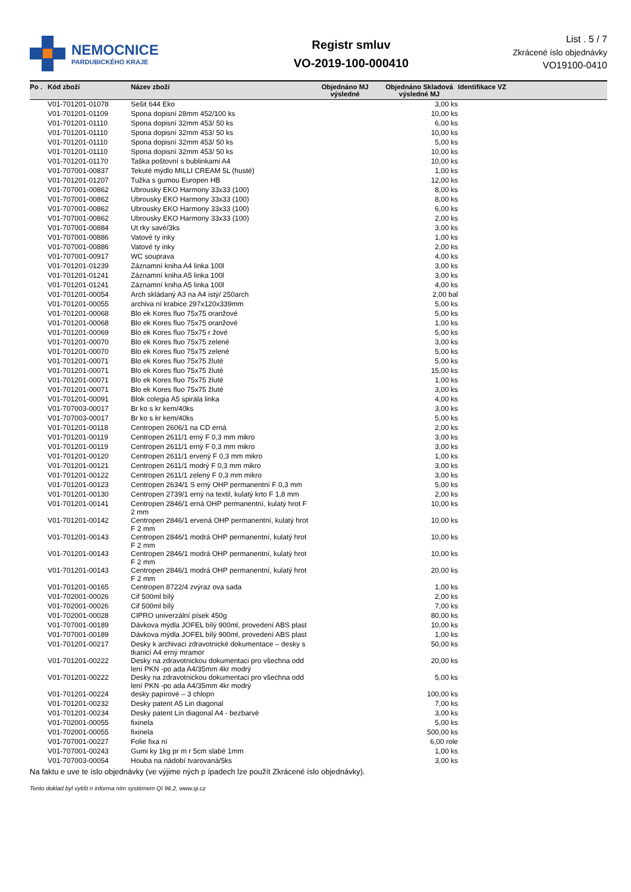NEMOCNICE
PARDUBICKÉHO KRAJE
Registr smluv
VO-2019-100-000410
List . 5 / 7
Zkrácené íslo objednávky
VO19100-0410
| Po . | Kód zboží | Název zboží | Objednáno MJ výsledné | Objednáno Skladová výsledné MJ | Identifikace VZ |
| --- | --- | --- | --- | --- | --- |
| | V01-701201-01078 | Sešit 644 Eko | | 3,00 ks | |
| | V01-701201-01109 | Spona dopisní 28mm 452/100 ks | | 10,00 ks | |
| | V01-701201-01110 | Spona dopisní 32mm 453/ 50 ks | | 6,00 ks | |
| | V01-701201-01110 | Spona dopisní 32mm 453/ 50 ks | | 10,00 ks | |
| | V01-701201-01110 | Spona dopisní 32mm 453/ 50 ks | | 5,00 ks | |
| | V01-701201-01110 | Spona dopisní 32mm 453/ 50 ks | | 10,00 ks | |
| | V01-701201-01170 | Taška poštovní s bublinkami A4 | | 10,00 ks | |
| | V01-707001-00837 | Tekuté mýdlo MILLI CREAM 5L (husté) | | 1,00 ks | |
| | V01-701201-01207 | Tužka s gumou Europen HB | | 12,00 ks | |
| | V01-707001-00862 | Ubrousky EKO Harmony 33x33 (100) | | 8,00 ks | |
| | V01-707001-00862 | Ubrousky EKO Harmony 33x33 (100) | | 8,00 ks | |
| | V01-707001-00862 | Ubrousky EKO Harmony 33x33 (100) | | 6,00 ks | |
| | V01-707001-00862 | Ubrousky EKO Harmony 33x33 (100) | | 2,00 ks | |
| | V01-707001-00884 | Ut rky savé/3ks | | 3,00 ks | |
| | V01-707001-00886 | Vatové ty inky | | 1,00 ks | |
| | V01-707001-00886 | Vatové ty inky | | 2,00 ks | |
| | V01-707001-00917 | WC souprava | | 4,00 ks | |
| | V01-701201-01239 | Záznamní kniha A4 linka 100l | | 3,00 ks | |
| | V01-701201-01241 | Záznamní kniha A5 linka 100l | | 3,00 ks | |
| | V01-701201-01241 | Záznamní kniha A5 linka 100l | | 4,00 ks | |
| | V01-701201-00054 | Arch skládaný A3 na A4 istý/ 250arch | | 2,00 bal | |
| | V01-701201-00055 | archiva ní krabice 297x120x339mm | | 5,00 ks | |
| | V01-701201-00068 | Blo ek Kores fluo 75x75 oranžové | | 5,00 ks | |
| | V01-701201-00068 | Blo ek Kores fluo 75x75 oranžové | | 1,00 ks | |
| | V01-701201-00069 | Blo ek Kores fluo 75x75 r žové | | 5,00 ks | |
| | V01-701201-00070 | Blo ek Kores fluo 75x75 zelené | | 3,00 ks | |
| | V01-701201-00070 | Blo ek Kores fluo 75x75 zelené | | 5,00 ks | |
| | V01-701201-00071 | Blo ek Kores fluo 75x75 žluté | | 5,00 ks | |
| | V01-701201-00071 | Blo ek Kores fluo 75x75 žluté | | 15,00 ks | |
| | V01-701201-00071 | Blo ek Kores fluo 75x75 žluté | | 1,00 ks | |
| | V01-701201-00071 | Blo ek Kores fluo 75x75 žluté | | 3,00 ks | |
| | V01-701201-00091 | Blok colegia A5 spirála linka | | 4,00 ks | |
| | V01-707003-00017 | Br ko s kr kem/40ks | | 3,00 ks | |
| | V01-707003-00017 | Br ko s kr kem/40ks | | 5,00 ks | |
| | V01-701201-00118 | Centropen 2606/1 na CD erná | | 2,00 ks | |
| | V01-701201-00119 | Centropen 2611/1 erný F 0,3 mm mikro | | 3,00 ks | |
| | V01-701201-00119 | Centropen 2611/1 erný F 0,3 mm mikro | | 3,00 ks | |
| | V01-701201-00120 | Centropen 2611/1 ervený F 0,3 mm mikro | | 1,00 ks | |
| | V01-701201-00121 | Centropen 2611/1 modrý F 0,3 mm mikro | | 3,00 ks | |
| | V01-701201-00122 | Centropen 2611/1 zelený F 0,3 mm mikro | | 3,00 ks | |
| | V01-701201-00123 | Centropen 2634/1 S erný OHP permanentní F 0,3 mm | | 5,00 ks | |
| | V01-701201-00130 | Centropen 2739/1 erný na textil, kulatý krto F 1,8 mm | | 2,00 ks | |
| | V01-701201-00141 | Centropen 2846/1 erná OHP permanentní, kulatý hrot F 2 mm | | 10,00 ks | |
| | V01-701201-00142 | Centropen 2846/1 ervená OHP permanentní, kulatý hrot F 2 mm | | 10,00 ks | |
| | V01-701201-00143 | Centropen 2846/1 modrá OHP permanentní, kulatý hrot F 2 mm | | 10,00 ks | |
| | V01-701201-00143 | Centropen 2846/1 modrá OHP permanentní, kulatý hrot F 2 mm | | 10,00 ks | |
| | V01-701201-00143 | Centropen 2846/1 modrá OHP permanentní, kulatý hrot F 2 mm | | 20,00 ks | |
| | V01-701201-00165 | Centropen 8722/4 zvýraz ova sada | | 1,00 ks | |
| | V01-702001-00026 | Cif 500ml bílý | | 2,00 ks | |
| | V01-702001-00026 | Cif 500ml bílý | | 7,00 ks | |
| | V01-702001-00028 | CIPRO univerzální písek 450g | | 80,00 ks | |
| | V01-707001-00189 | Dávkova mýdla JOFEL bílý 900ml, provedení ABS plast | | 10,00 ks | |
| | V01-707001-00189 | Dávkova mýdla JOFEL bílý 900ml, provedení ABS plast | | 1,00 ks | |
| | V01-701201-00217 | Desky k archivaci zdravotnické dokumentace – desky s tkanicí A4 erný mramor | | 50,00 ks | |
| | V01-701201-00222 | Desky na zdravotnickou dokumentaci pro všechna odd lení PKN -po ada A4/35mm 4kr modrý | | 20,00 ks | |
| | V01-701201-00222 | Desky na zdravotnickou dokumentaci pro všechna odd lení PKN -po ada A4/35mm 4kr modrý | | 5,00 ks | |
| | V01-701201-00224 | desky papírové – 3 chlopn | | 100,00 ks | |
| | V01-701201-00232 | Desky patent A5 Lin diagonal | | 7,00 ks | |
| | V01-701201-00234 | Desky patent Lin diagonal A4 - bezbarvé | | 3,00 ks | |
| | V01-702001-00055 | fixinela | | 5,00 ks | |
| | V01-702001-00055 | fixinela | | 500,00 ks | |
| | V01-707001-00227 | Folie fixa ní | | 6,00 role | |
| | V01-707001-00243 | Gumi ky 1kg pr m r 5cm slabé 1mm | | 1,00 ks | |
| | V01-707003-00054 | Houba na nádobí tvarovaná/5ks | | 3,00 ks | |
Na faktu e uve te íslo objednávky (ve výjime ných p ípadech lze použít Zkrácené íslo objednávky).
Tento doklad byl vytišt n informa ním systémem QI 96.2, www.qi.cz